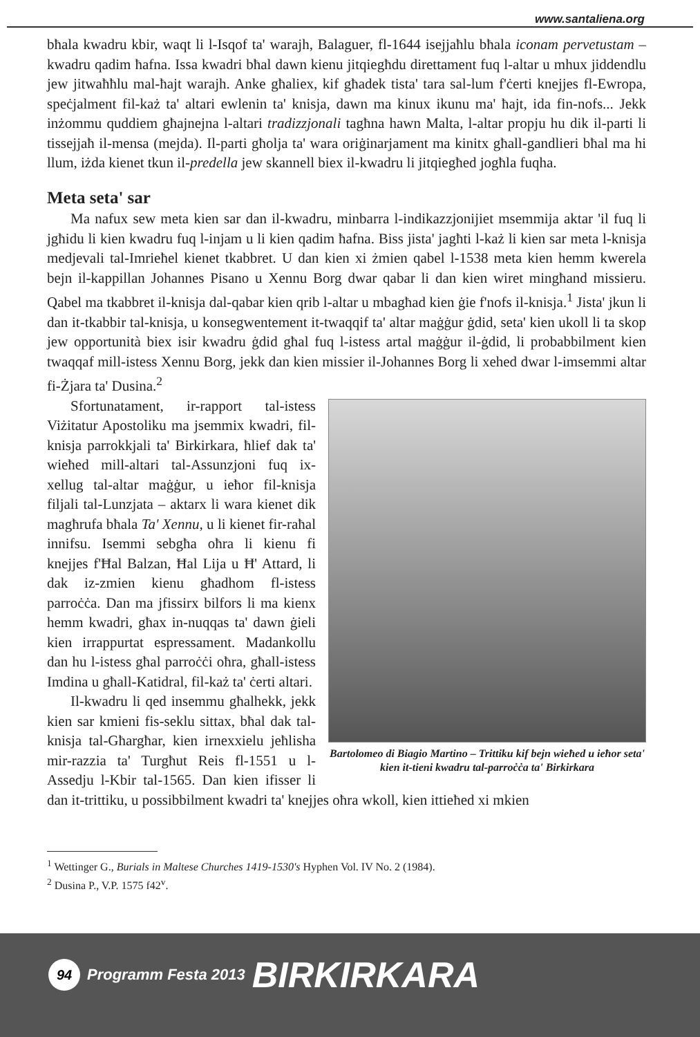www.santaliena.org
bħala kwadru kbir, waqt li l-Isqof ta' warajh, Balaguer, fl-1644 isejjaħlu bħala iconam pervetustam – kwadru qadim ħafna. Issa kwadri bħal dawn kienu jitqiegħdu direttament fuq l-altar u mhux jiddendlu jew jitwaħħlu mal-ħajt warajh. Anke għaliex, kif għadek tista' tara sal-lum f'ċerti knejjes fl-Ewropa, speċjalment fil-każ ta' altari ewlenin ta' knisja, dawn ma kinux ikunu ma' ħajt, ida fin-nofs... Jekk inżommu quddiem għajnejna l-altari tradizzjonali tagħna hawn Malta, l-altar propju hu dik il-parti li tissejjaħ il-mensa (mejda). Il-parti għolja ta' wara oriġinarjament ma kinitx għall-gandlieri bħal ma hi llum, iżda kienet tkun il-predella jew skannell biex il-kwadru li jitqiegħed jogħla fuqha.
Meta seta' sar
Ma nafux sew meta kien sar dan il-kwadru, minbarra l-indikazzjonijiet msemmija aktar 'il fuq li jgħidu li kien kwadru fuq l-injam u li kien qadim ħafna. Biss jista' jagħti l-każ li kien sar meta l-knisja medjevali tal-Imrieħel kienet tkabbret. U dan kien xi żmien qabel l-1538 meta kien hemm kwerela bejn il-kappillan Johannes Pisano u Xennu Borg dwar qabar li dan kien wiret mingħand missieru. Qabel ma tkabbret il-knisja dal-qabar kien qrib l-altar u mbagħad kien ġie f'nofs il-knisja.<sup>1</sup> Jista' jkun li dan it-tkabbir tal-knisja, u konsegwentement it-twaqqif ta' altar maġġur ġdid, seta' kien ukoll li ta skop jew opportunità biex isir kwadru ġdid għal fuq l-istess artal maġġur il-ġdid, li probabbilment kien twaqqaf mill-istess Xennu Borg, jekk dan kien missier il-Johannes Borg li xehed dwar l-imsemmi altar fi-Żjara ta' Dusina.<sup>2</sup>
Bartolomeo di Biagio Martino – Trittiku kif bejn wieħed u ieħor seta' kien it-tieni kwadru tal-parroċċa ta' Birkirkara
Sfortunatament, ir-rapport tal-istess Viżitatur Apostoliku ma jsemmix kwadri, fil-knisja parrokkjali ta' Birkirkara, ħlief dak ta' wieħed mill-altari tal-Assunzjoni fuq ix-xellug tal-altar maġġur, u ieħor fil-knisja filjali tal-Lunzjata – aktarx li wara kienet dik magħrufa bħala Ta' Xennu, u li kienet fir-raħal innifsu. Isemmi sebgħa oħra li kienu fi knejjes f'Ħal Balzan, Ħal Lija u Ħ' Attard, li dak iz-zmien kienu għadhom fl-istess parroċċa. Dan ma jfissirx bilfors li ma kienx hemm kwadri, għax in-nuqqas ta' dawn ġieli kien irrappurtat espressament. Madankollu dan hu l-istess għal parroċċi oħra, għall-istess Imdina u għall-Katidral, fil-każ ta' ċerti altari.
Il-kwadru li qed insemmu għalhekk, jekk kien sar kmieni fis-seklu sittax, bħal dak tal-knisja tal-Għargħar, kien irnexxielu jeħlisha mir-razzia ta' Turgħut Reis fl-1551 u l-Assedju l-Kbir tal-1565. Dan kien ifisser li dan it-trittiku, u possibbilment kwadri ta' knejjes oħra wkoll, kien ittieħed xi mkien
<sup>1</sup> Wettinger G., Burials in Maltese Churches 1419-1530's Hyphen Vol. IV No. 2 (1984).
<sup>2</sup> Dusina P., V.P. 1575 f42<sup>v</sup>.
94 Programm Festa 2013 BIRKIRKARA